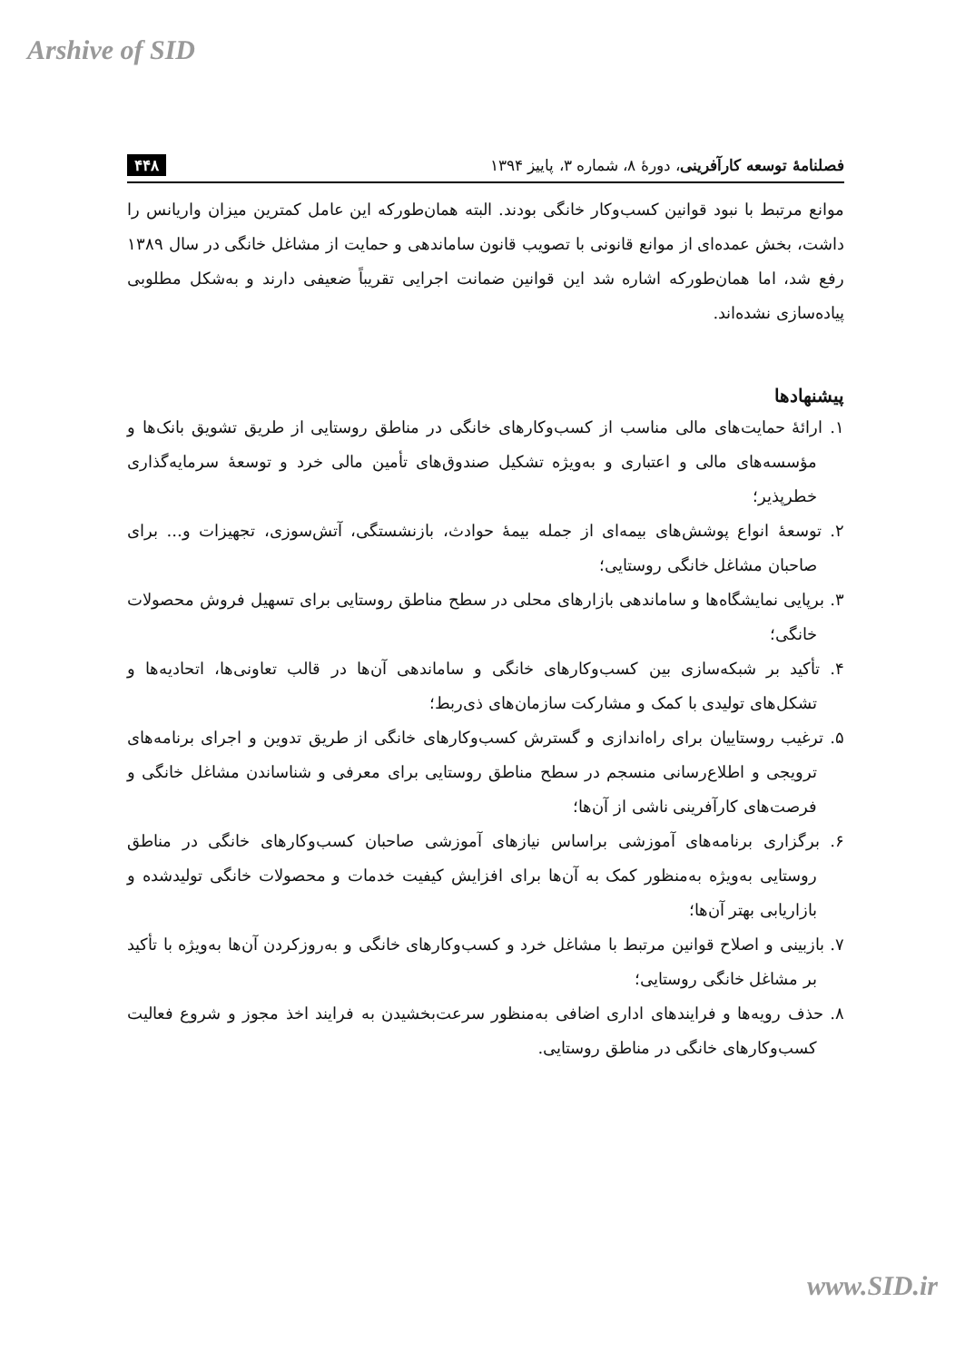Arshive of SID
فصلنامهٔ توسعه کارآفرینی، دورهٔ ۸، شماره ۳، پاییز ۱۳۹۴ ۴۴۸
موانع مرتبط با نبود قوانین کسب‌وکار خانگی بودند. البته همان‌طورکه این عامل کمترین میزان واریانس را داشت، بخش عمده‌ای از موانع قانونی با تصویب قانون ساماندهی و حمایت از مشاغل خانگی در سال ۱۳۸۹ رفع شد، اما همان‌طورکه اشاره شد این قوانین ضمانت اجرایی تقریباً ضعیفی دارند و به‌شکل مطلوبی پیاده‌سازی نشده‌اند.
پیشنهادها
۱. ارائهٔ حمایت‌های مالی مناسب از کسب‌وکارهای خانگی در مناطق روستایی از طریق تشویق بانک‌ها و مؤسسه‌های مالی و اعتباری و به‌ویژه تشکیل صندوق‌های تأمین مالی خرد و توسعهٔ سرمایه‌گذاری خطرپذیر؛
۲. توسعهٔ انواع پوشش‌های بیمه‌ای از جمله بیمهٔ حوادث، بازنشستگی، آتش‌سوزی، تجهیزات و... برای صاحبان مشاغل خانگی روستایی؛
۳. برپایی نمایشگاه‌ها و ساماندهی بازارهای محلی در سطح مناطق روستایی برای تسهیل فروش محصولات خانگی؛
۴. تأکید بر شبکه‌سازی بین کسب‌وکارهای خانگی و ساماندهی آن‌ها در قالب تعاونی‌ها، اتحادیه‌ها و تشکل‌های تولیدی با کمک و مشارکت سازمان‌های ذی‌ربط؛
۵. ترغیب روستاییان برای راه‌اندازی و گسترش کسب‌وکارهای خانگی از طریق تدوین و اجرای برنامه‌های ترویجی و اطلاع‌رسانی منسجم در سطح مناطق روستایی برای معرفی و شناساندن مشاغل خانگی و فرصت‌های کارآفرینی ناشی از آن‌ها؛
۶. برگزاری برنامه‌های آموزشی براساس نیازهای آموزشی صاحبان کسب‌وکارهای خانگی در مناطق روستایی به‌ویژه به‌منظور کمک به آن‌ها برای افزایش کیفیت خدمات و محصولات خانگی تولیدشده و بازاریابی بهتر آن‌ها؛
۷. بازبینی و اصلاح قوانین مرتبط با مشاغل خرد و کسب‌وکارهای خانگی و به‌روزکردن آن‌ها به‌ویژه با تأکید بر مشاغل خانگی روستایی؛
۸. حذف رویه‌ها و فرایندهای اداری اضافی به‌منظور سرعت‌بخشیدن به فرایند اخذ مجوز و شروع فعالیت کسب‌وکارهای خانگی در مناطق روستایی.
www.SID.ir